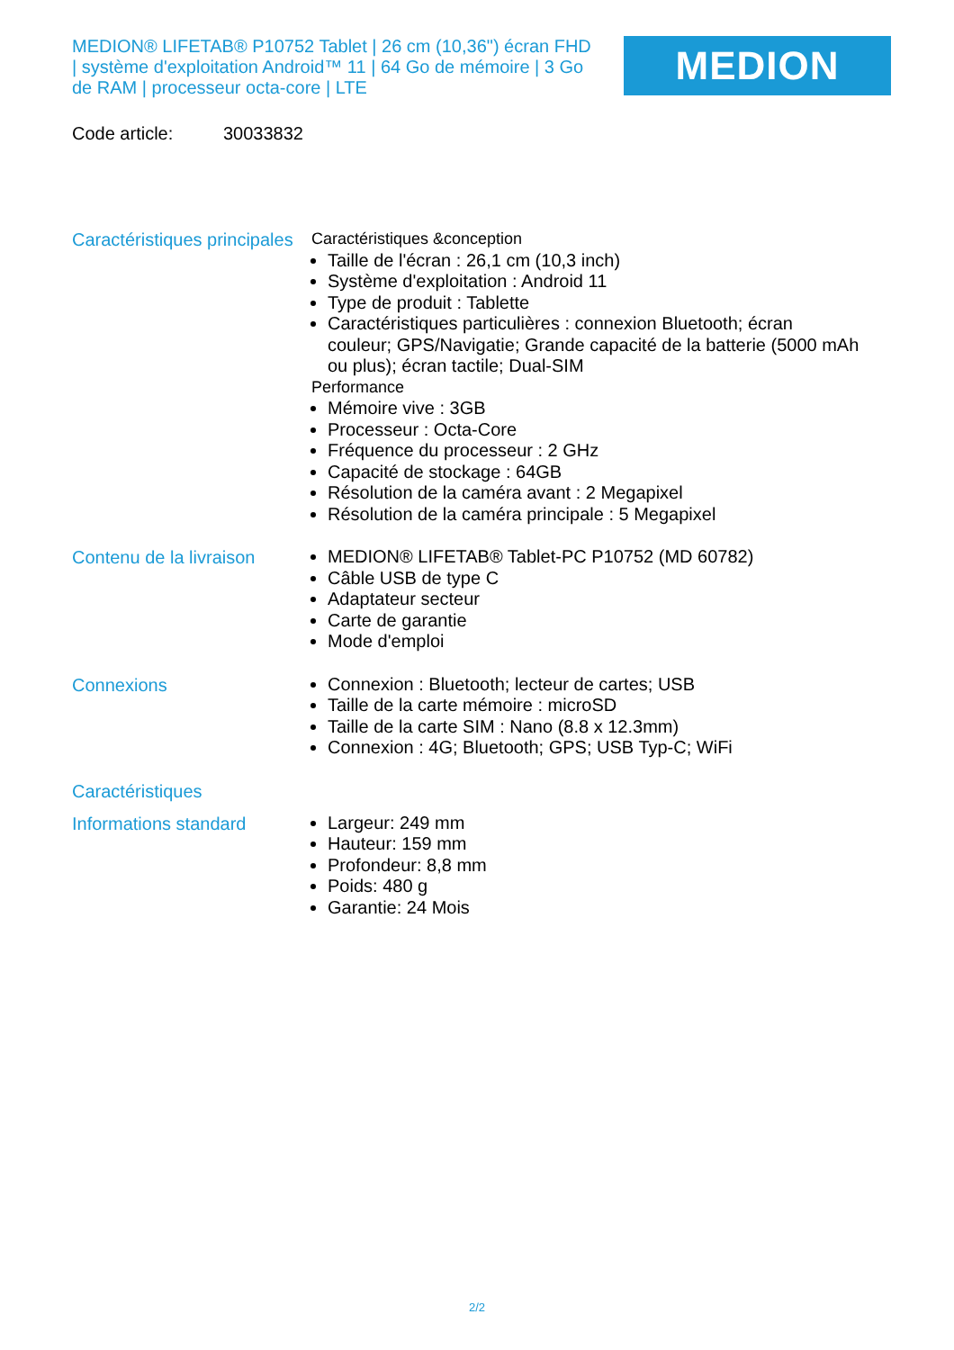MEDION® LIFETAB® P10752 Tablet | 26 cm (10,36") écran FHD | système d'exploitation Android™ 11 | 64 Go de mémoire | 3 Go de RAM | processeur octa-core | LTE
MEDION
Code article: 30033832
Caractéristiques principales
Caractéristiques &conception
Taille de l'écran : 26,1 cm (10,3 inch)
Système d'exploitation : Android 11
Type de produit : Tablette
Caractéristiques particulières : connexion Bluetooth; écran couleur; GPS/Navigatie; Grande capacité de la batterie (5000 mAh ou plus); écran tactile; Dual-SIM
Performance
Mémoire vive : 3GB
Processeur : Octa-Core
Fréquence du processeur : 2 GHz
Capacité de stockage : 64GB
Résolution de la caméra avant : 2 Megapixel
Résolution de la caméra principale : 5 Megapixel
Contenu de la livraison
MEDION® LIFETAB® Tablet-PC P10752 (MD 60782)
Câble USB de type C
Adaptateur secteur
Carte de garantie
Mode d'emploi
Connexions
Connexion : Bluetooth; lecteur de cartes; USB
Taille de la carte mémoire : microSD
Taille de la carte SIM : Nano (8.8 x 12.3mm)
Connexion : 4G; Bluetooth; GPS; USB Typ-C; WiFi
Caractéristiques
Informations standard
Largeur: 249 mm
Hauteur: 159 mm
Profondeur: 8,8 mm
Poids: 480 g
Garantie: 24 Mois
2/2